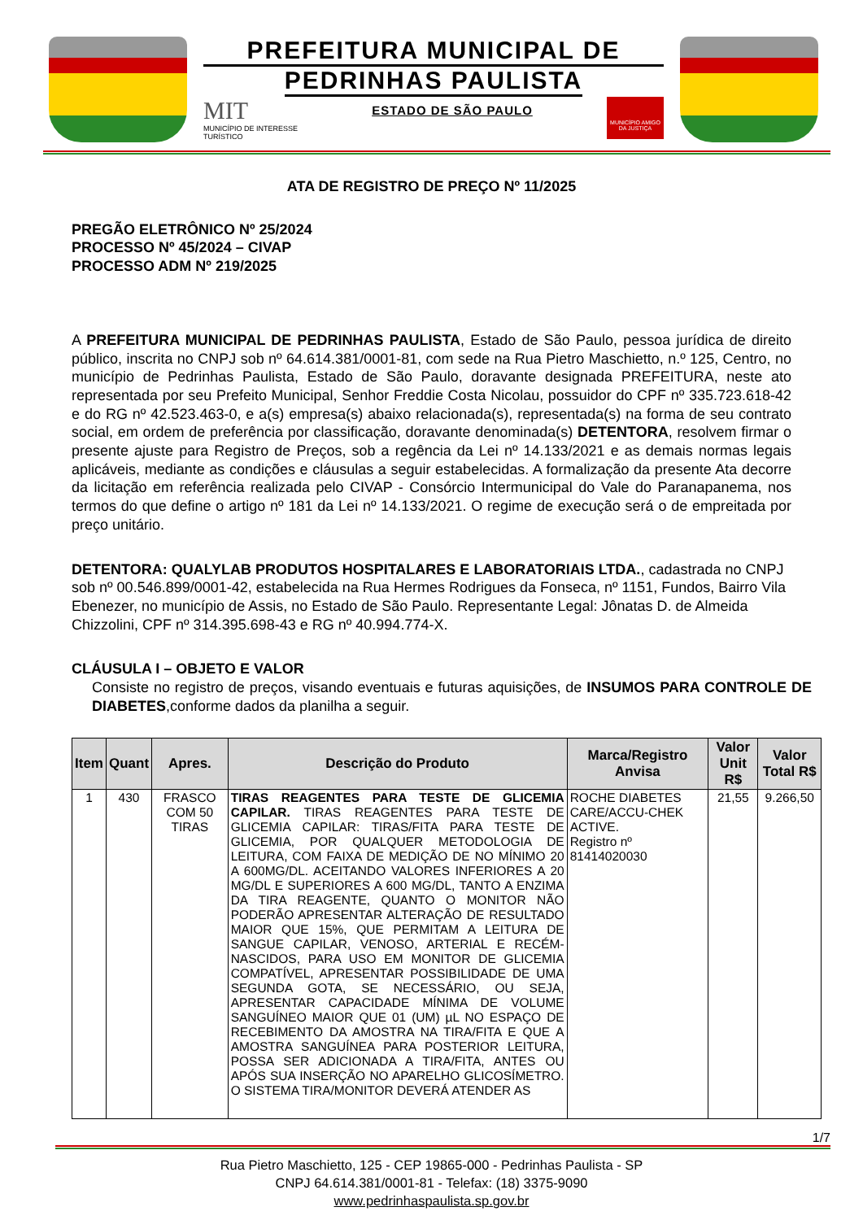PREFEITURA MUNICIPAL DE
PEDRINHAS PAULISTA
MIT
MUNICÍPIO DE INTERESSE
TURÍSTICO
ESTADO DE SÃO PAULO
MUNICÍPIO AMIGO DA JUSTIÇA
ATA DE REGISTRO DE PREÇO Nº 11/2025
PREGÃO ELETRÔNICO Nº 25/2024
PROCESSO Nº 45/2024 – CIVAP
PROCESSO ADM Nº 219/2025
A PREFEITURA MUNICIPAL DE PEDRINHAS PAULISTA, Estado de São Paulo, pessoa jurídica de direito público, inscrita no CNPJ sob nº 64.614.381/0001-81, com sede na Rua Pietro Maschietto, n.º 125, Centro, no município de Pedrinhas Paulista, Estado de São Paulo, doravante designada PREFEITURA, neste ato representada por seu Prefeito Municipal, Senhor Freddie Costa Nicolau, possuidor do CPF nº 335.723.618-42 e do RG nº 42.523.463-0, e a(s) empresa(s) abaixo relacionada(s), representada(s) na forma de seu contrato social, em ordem de preferência por classificação, doravante denominada(s) DETENTORA, resolvem firmar o presente ajuste para Registro de Preços, sob a regência da Lei nº 14.133/2021 e as demais normas legais aplicáveis, mediante as condições e cláusulas a seguir estabelecidas. A formalização da presente Ata decorre da licitação em referência realizada pelo CIVAP - Consórcio Intermunicipal do Vale do Paranapanema, nos termos do que define o artigo nº 181 da Lei nº 14.133/2021. O regime de execução será o de empreitada por preço unitário.
DETENTORA: QUALYLAB PRODUTOS HOSPITALARES E LABORATORIAIS LTDA., cadastrada no CNPJ sob nº 00.546.899/0001-42, estabelecida na Rua Hermes Rodrigues da Fonseca, nº 1151, Fundos, Bairro Vila Ebenezer, no município de Assis, no Estado de São Paulo. Representante Legal: Jônatas D. de Almeida Chizzolini, CPF nº 314.395.698-43 e RG nº 40.994.774-X.
CLÁUSULA I – OBJETO E VALOR
Consiste no registro de preços, visando eventuais e futuras aquisições, de INSUMOS PARA CONTROLE DE DIABETES,conforme dados da planilha a seguir.
| Item | Quant | Apres. | Descrição do Produto | Marca/Registro Anvisa | Valor Unit R$ | Valor Total R$ |
| --- | --- | --- | --- | --- | --- | --- |
| 1 | 430 | FRASCO COM 50 TIRAS | TIRAS REAGENTES PARA TESTE DE GLICEMIA CAPILAR. TIRAS REAGENTES PARA TESTE DE GLICEMIA CAPILAR: TIRAS/FITA PARA TESTE DE GLICEMIA, POR QUALQUER METODOLOGIA DE LEITURA, COM FAIXA DE MEDIÇÃO DE NO MÍNIMO 20 A 600MG/DL. ACEITANDO VALORES INFERIORES A 20 MG/DL E SUPERIORES A 600 MG/DL, TANTO A ENZIMA DA TIRA REAGENTE, QUANTO O MONITOR NÃO PODERÃO APRESENTAR ALTERAÇÃO DE RESULTADO MAIOR QUE 15%, QUE PERMITAM A LEITURA DE SANGUE CAPILAR, VENOSO, ARTERIAL E RECÉM-NASCIDOS, PARA USO EM MONITOR DE GLICEMIA COMPATÍVEL, APRESENTAR POSSIBILIDADE DE UMA SEGUNDA GOTA, SE NECESSÁRIO, OU SEJA, APRESENTAR CAPACIDADE MÍNIMA DE VOLUME SANGUÍNEO MAIOR QUE 01 (UM) µL NO ESPAÇO DE RECEBIMENTO DA AMOSTRA NA TIRA/FITA E QUE A AMOSTRA SANGUÍNEA PARA POSTERIOR LEITURA, POSSA SER ADICIONADA A TIRA/FITA, ANTES OU APÓS SUA INSERÇÃO NO APARELHO GLICOSÍMETRO. O SISTEMA TIRA/MONITOR DEVERÁ ATENDER AS | ROCHE DIABETES CARE/ACCU-CHEK ACTIVE. Registro nº 81414020030 | 21,55 | 9.266,50 |
1/7
Rua Pietro Maschietto, 125 - CEP 19865-000 - Pedrinhas Paulista - SP
CNPJ 64.614.381/0001-81 - Telefax: (18) 3375-9090
www.pedrinhaspaulista.sp.gov.br